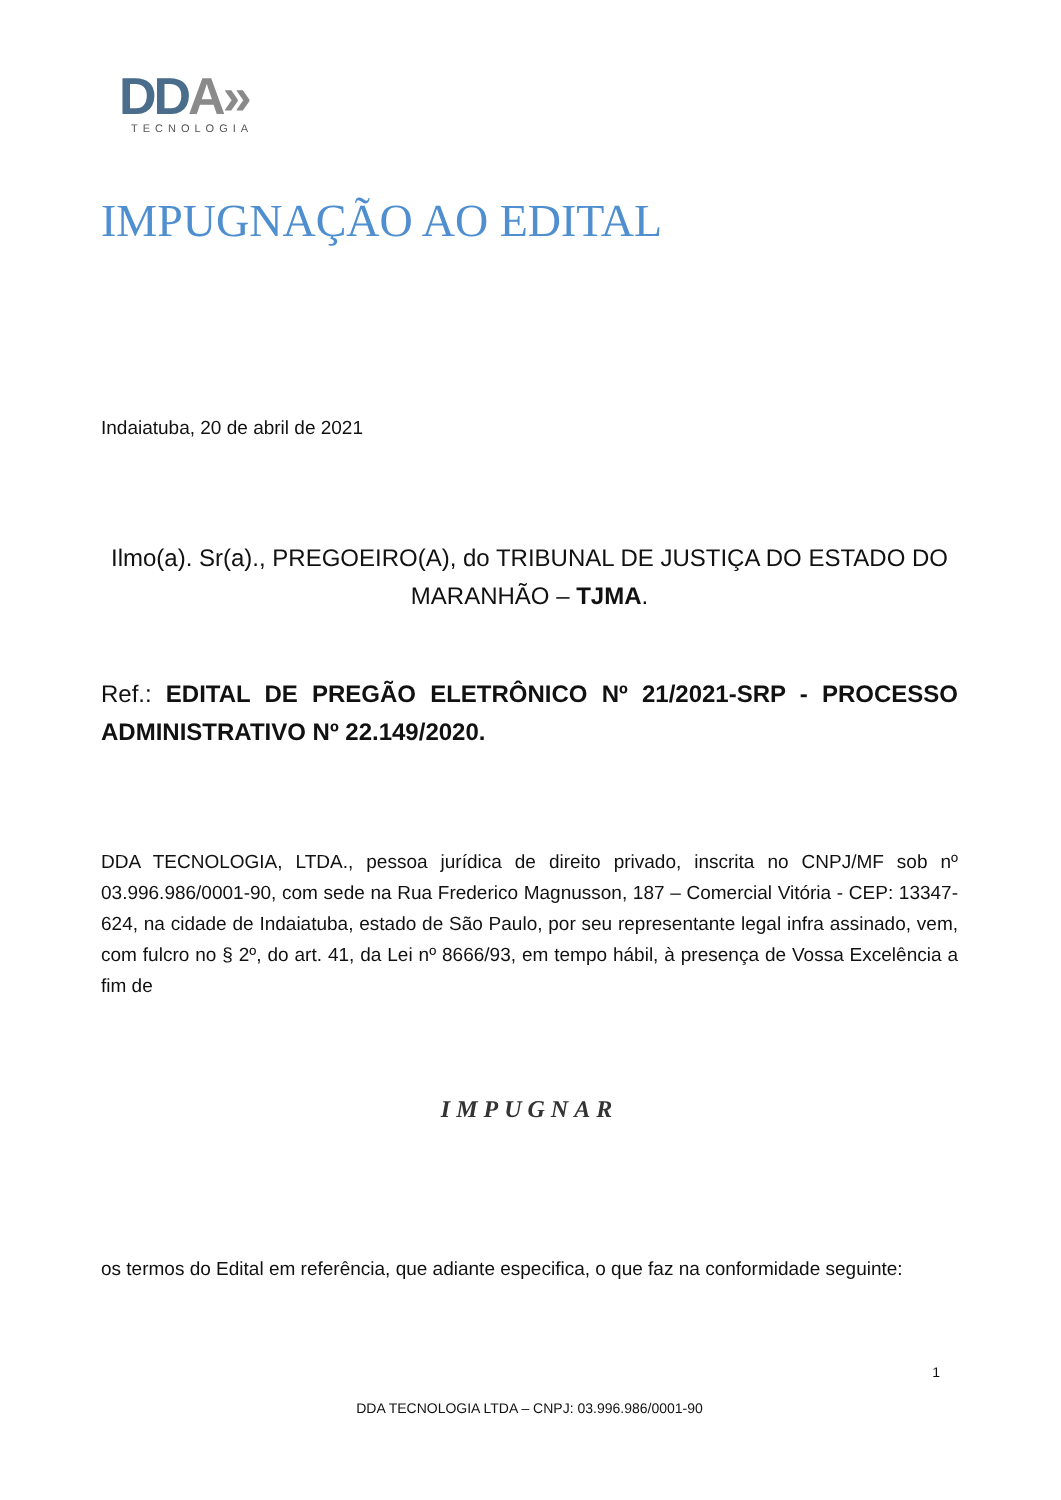DDA»
TECNOLOGIA
IMPUGNAÇÃO AO EDITAL
Indaiatuba, 20 de abril de 2021
Ilmo(a). Sr(a)., PREGOEIRO(A), do TRIBUNAL DE JUSTIÇA DO ESTADO DO MARANHÃO – TJMA.
Ref.: EDITAL DE PREGÃO ELETRÔNICO Nº 21/2021-SRP - PROCESSO ADMINISTRATIVO Nº 22.149/2020.
DDA TECNOLOGIA, LTDA., pessoa jurídica de direito privado, inscrita no CNPJ/MF sob nº 03.996.986/0001-90, com sede na Rua Frederico Magnusson, 187 – Comercial Vitória - CEP: 13347-624, na cidade de Indaiatuba, estado de São Paulo, por seu representante legal infra assinado, vem, com fulcro no § 2º, do art. 41, da Lei nº 8666/93, em tempo hábil, à presença de Vossa Excelência a fim de
IMPUGNAR
os termos do Edital em referência, que adiante especifica, o que faz na conformidade seguinte:
1
DDA TECNOLOGIA LTDA – CNPJ: 03.996.986/0001-90